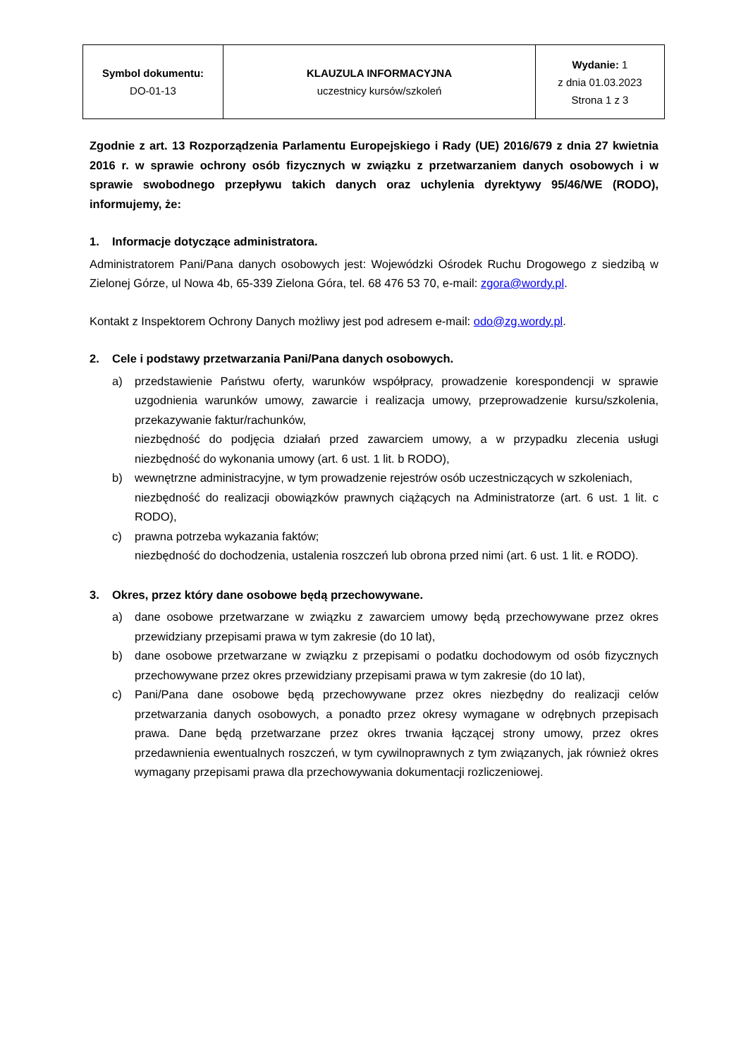| Symbol dokumentu: DO-01-13 | KLAUZULA INFORMACYJNA uczestnicy kursów/szkoleń | Wydanie: 1 z dnia 01.03.2023 Strona 1 z 3 |
Zgodnie z art. 13 Rozporządzenia Parlamentu Europejskiego i Rady (UE) 2016/679 z dnia 27 kwietnia 2016 r. w sprawie ochrony osób fizycznych w związku z przetwarzaniem danych osobowych i w sprawie swobodnego przepływu takich danych oraz uchylenia dyrektywy 95/46/WE (RODO), informujemy, że:
1. Informacje dotyczące administratora.
Administratorem Pani/Pana danych osobowych jest: Wojewódzki Ośrodek Ruchu Drogowego z siedzibą w Zielonej Górze, ul Nowa 4b, 65-339 Zielona Góra, tel. 68 476 53 70, e-mail: zgora@wordy.pl.
Kontakt z Inspektorem Ochrony Danych możliwy jest pod adresem e-mail: odo@zg.wordy.pl.
2. Cele i podstawy przetwarzania Pani/Pana danych osobowych.
a) przedstawienie Państwu oferty, warunków współpracy, prowadzenie korespondencji w sprawie uzgodnienia warunków umowy, zawarcie i realizacja umowy, przeprowadzenie kursu/szkolenia, przekazywanie faktur/rachunków,
niezbędność do podjęcia działań przed zawarciem umowy, a w przypadku zlecenia usługi niezbędność do wykonania umowy (art. 6 ust. 1 lit. b RODO),
b) wewnętrzne administracyjne, w tym prowadzenie rejestrów osób uczestniczących w szkoleniach,
niezbędność do realizacji obowiązków prawnych ciążących na Administratorze (art. 6 ust. 1 lit. c RODO),
c) prawna potrzeba wykazania faktów;
niezbędność do dochodzenia, ustalenia roszczeń lub obrona przed nimi (art. 6 ust. 1 lit. e RODO).
3. Okres, przez który dane osobowe będą przechowywane.
a) dane osobowe przetwarzane w związku z zawarciem umowy będą przechowywane przez okres przewidziany przepisami prawa w tym zakresie (do 10 lat),
b) dane osobowe przetwarzane w związku z przepisami o podatku dochodowym od osób fizycznych przechowywane przez okres przewidziany przepisami prawa w tym zakresie (do 10 lat),
c) Pani/Pana dane osobowe będą przechowywane przez okres niezbędny do realizacji celów przetwarzania danych osobowych, a ponadto przez okresy wymagane w odrębnych przepisach prawa. Dane będą przetwarzane przez okres trwania łączącej strony umowy, przez okres przedawnienia ewentualnych roszczeń, w tym cywilnoprawnych z tym związanych, jak również okres wymagany przepisami prawa dla przechowywania dokumentacji rozliczeniowej.